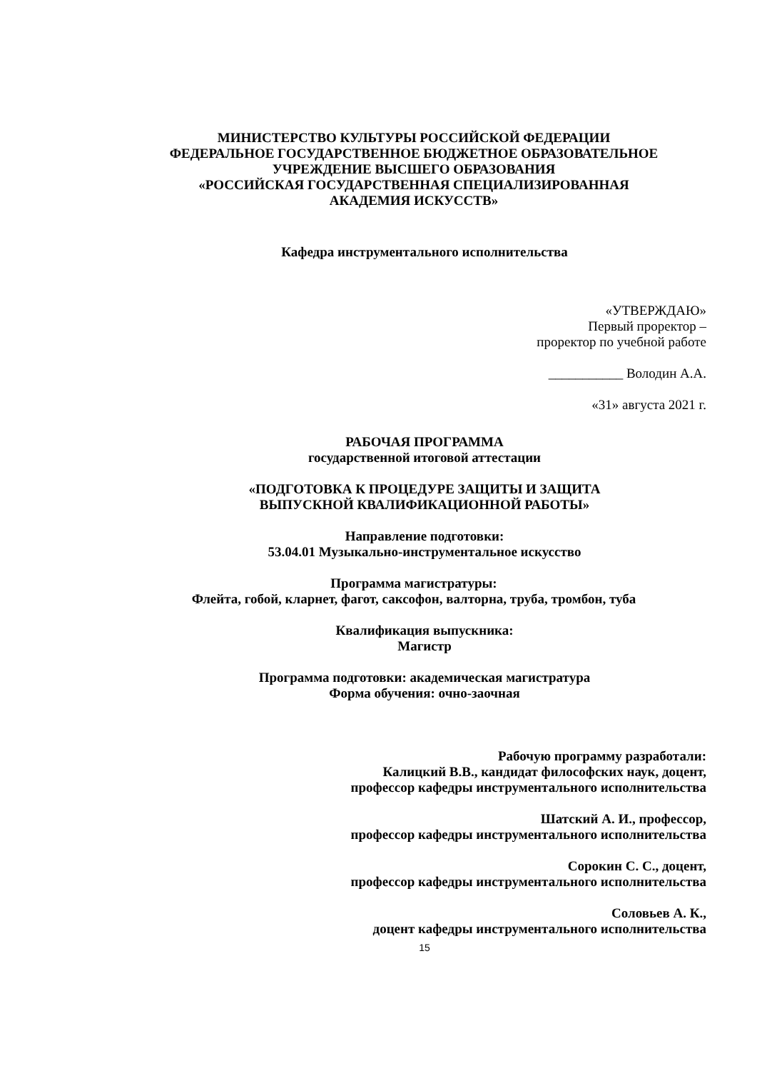МИНИСТЕРСТВО КУЛЬТУРЫ РОССИЙСКОЙ ФЕДЕРАЦИИ
ФЕДЕРАЛЬНОЕ ГОСУДАРСТВЕННОЕ БЮДЖЕТНОЕ ОБРАЗОВАТЕЛЬНОЕ
УЧРЕЖДЕНИЕ ВЫСШЕГО ОБРАЗОВАНИЯ
«РОССИЙСКАЯ ГОСУДАРСТВЕННАЯ СПЕЦИАЛИЗИРОВАННАЯ
АКАДЕМИЯ ИСКУССТВ»
Кафедра инструментального исполнительства
«УТВЕРЖДАЮ»
Первый проректор –
проректор по учебной работе
___________ Володин А.А.
«31» августа 2021 г.
РАБОЧАЯ ПРОГРАММА
государственной итоговой аттестации
«ПОДГОТОВКА К ПРОЦЕДУРЕ ЗАЩИТЫ И ЗАЩИТА
ВЫПУСКНОЙ КВАЛИФИКАЦИОННОЙ РАБОТЫ»
Направление подготовки:
53.04.01 Музыкально-инструментальное искусство
Программа магистратуры:
Флейта, гобой, кларнет, фагот, саксофон, валторна, труба, тромбон, туба
Квалификация выпускника:
Магистр
Программа подготовки: академическая магистратура
Форма обучения: очно-заочная
Рабочую программу разработали:
Калицкий В.В., кандидат философских наук, доцент,
профессор кафедры инструментального исполнительства
Шатский А. И., профессор,
профессор кафедры инструментального исполнительства
Сорокин С. С., доцент,
профессор кафедры инструментального исполнительства
Соловьев А. К.,
доцент кафедры инструментального исполнительства
15